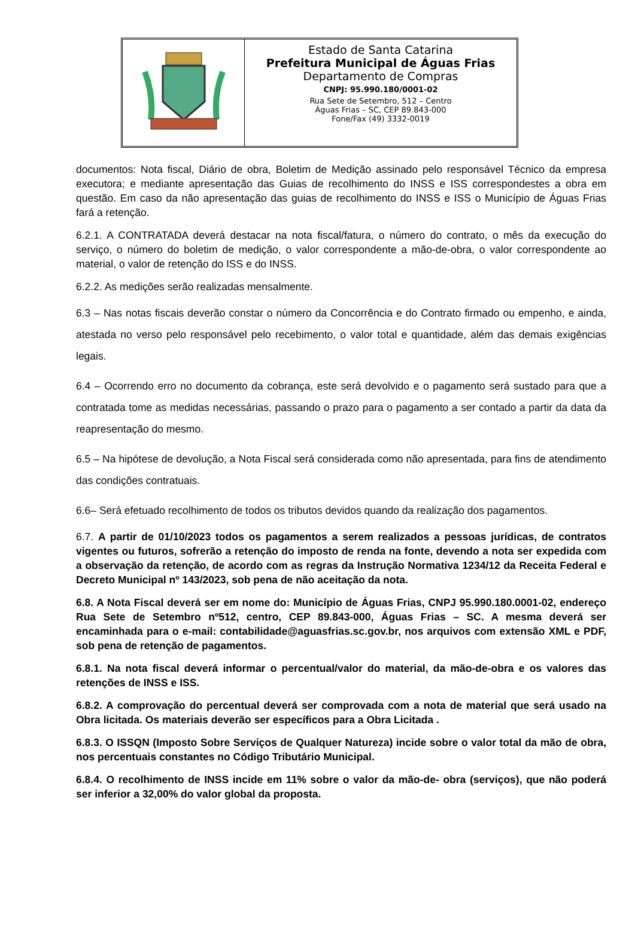Estado de Santa Catarina
Prefeitura Municipal de Águas Frias
Departamento de Compras
CNPJ: 95.990.180/0001-02
Rua Sete de Setembro, 512 – Centro
Águas Frias – SC, CEP 89.843-000
Fone/Fax (49) 3332-0019
documentos: Nota fiscal, Diário de obra, Boletim de Medição assinado pelo responsável Técnico da empresa executora; e mediante apresentação das Guias de recolhimento do INSS e ISS correspondestes a obra em questão. Em caso da não apresentação das guias de recolhimento do INSS e ISS o Município de Águas Frias fará a retenção.
6.2.1. A CONTRATADA deverá destacar na nota fiscal/fatura, o número do contrato, o mês da execução do serviço, o número do boletim de medição, o valor correspondente a mão-de-obra, o valor correspondente ao material, o valor de retenção do ISS e do INSS.
6.2.2. As medições serão realizadas mensalmente.
6.3 – Nas notas fiscais deverão constar o número da Concorrência e do Contrato firmado ou empenho, e ainda, atestada no verso pelo responsável pelo recebimento, o valor total e quantidade, além das demais exigências legais.
6.4 – Ocorrendo erro no documento da cobrança, este será devolvido e o pagamento será sustado para que a contratada tome as medidas necessárias, passando o prazo para o pagamento a ser contado a partir da data da reapresentação do mesmo.
6.5 – Na hipótese de devolução, a Nota Fiscal será considerada como não apresentada, para fins de atendimento das condições contratuais.
6.6– Será efetuado recolhimento de todos os tributos devidos quando da realização dos pagamentos.
6.7. A partir de 01/10/2023 todos os pagamentos a serem realizados a pessoas jurídicas, de contratos vigentes ou futuros, sofrerão a retenção do imposto de renda na fonte, devendo a nota ser expedida com a observação da retenção, de acordo com as regras da Instrução Normativa 1234/12 da Receita Federal e Decreto Municipal nº 143/2023, sob pena de não aceitação da nota.
6.8. A Nota Fiscal deverá ser em nome do: Município de Águas Frias, CNPJ 95.990.180.0001-02, endereço Rua Sete de Setembro nº512, centro, CEP 89.843-000, Águas Frias – SC. A mesma deverá ser encaminhada para o e-mail: contabilidade@aguasfrias.sc.gov.br, nos arquivos com extensão XML e PDF, sob pena de retenção de pagamentos.
6.8.1. Na nota fiscal deverá informar o percentual/valor do material, da mão-de-obra e os valores das retenções de INSS e ISS.
6.8.2. A comprovação do percentual deverá ser comprovada com a nota de material que será usado na Obra licitada. Os materiais deverão ser específicos para a Obra Licitada .
6.8.3. O ISSQN (Imposto Sobre Serviços de Qualquer Natureza) incide sobre o valor total da mão de obra, nos percentuais constantes no Código Tributário Municipal.
6.8.4. O recolhimento de INSS incide em 11% sobre o valor da mão-de- obra (serviços), que não poderá ser inferior a 32,00% do valor global da proposta.